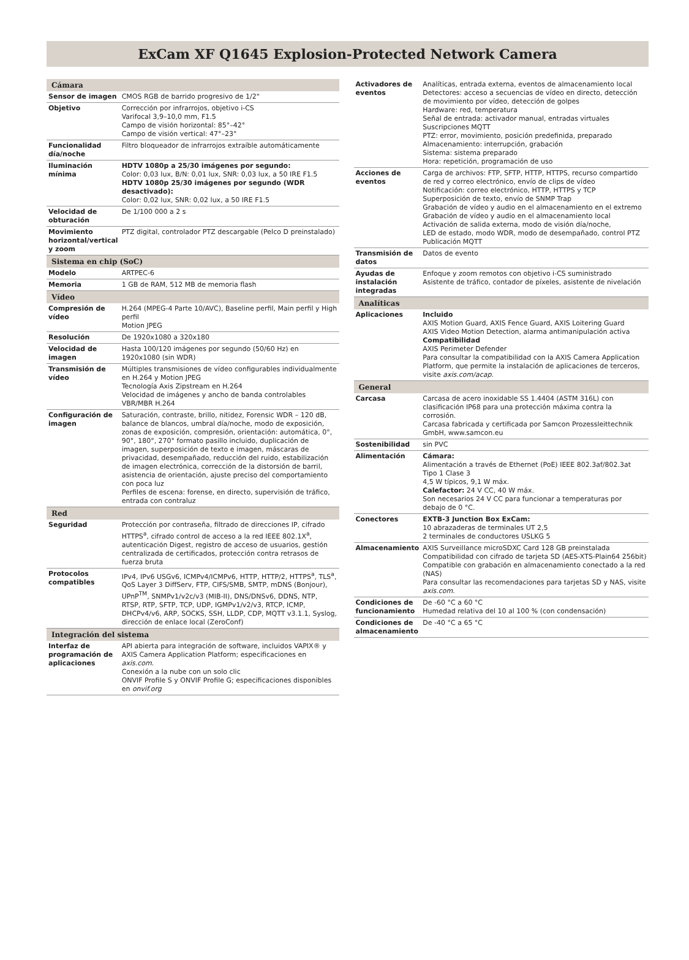ExCam XF Q1645 Explosion-Protected Network Camera
| Cámara | |
| Sensor de imagen | CMOS RGB de barrido progresivo de 1/2" |
| Objetivo | Corrección por infrarrojos, objetivo i-CS Varifocal 3,9–10,0 mm, F1.5 Campo de visión horizontal: 85°–42° Campo de visión vertical: 47°–23° |
| Funcionalidad día/noche | Filtro bloqueador de infrarrojos extraíble automáticamente |
| Iluminación mínima | HDTV 1080p a 25/30 imágenes por segundo: Color: 0,03 lux, B/N: 0,01 lux, SNR: 0,03 lux, a 50 IRE F1.5 HDTV 1080p 25/30 imágenes por segundo (WDR desactivado): Color: 0,02 lux, SNR: 0,02 lux, a 50 IRE F1.5 |
| Velocidad de obturación | De 1/100 000 a 2 s |
| Movimiento horizontal/vertical y zoom | PTZ digital, controlador PTZ descargable (Pelco D preinstalado) |
| Sistema en chip (SoC) | |
| Modelo | ARTPEC-6 |
| Memoria | 1 GB de RAM, 512 MB de memoria flash |
| Vídeo | |
| Compresión de vídeo | H.264 (MPEG-4 Parte 10/AVC), Baseline perfil, Main perfil y High perfil Motion JPEG |
| Resolución | De 1920x1080 a 320x180 |
| Velocidad de imagen | Hasta 100/120 imágenes por segundo (50/60 Hz) en 1920x1080 (sin WDR) |
| Transmisión de vídeo | Múltiples transmisiones de vídeo configurables individualmente en H.264 y Motion JPEG Tecnología Axis Zipstream en H.264 Velocidad de imágenes y ancho de banda controlables VBR/MBR H.264 |
| Configuración de imagen | Saturación, contraste, brillo, nitidez, Forensic WDR – 120 dB, balance de blancos, umbral día/noche, modo de exposición, zonas de exposición, compresión, orientación: automática, 0°, 90°, 180°, 270° formato pasillo incluido, duplicación de imagen, superposición de texto e imagen, máscaras de privacidad, desempañado, reducción del ruido, estabilización de imagen electrónica, corrección de la distorsión de barril, asistencia de orientación, ajuste preciso del comportamiento con poca luz Perfiles de escena: forense, en directo, supervisión de tráfico, entrada con contraluz |
| Red | |
| Seguridad | Protección por contraseña, filtrado de direcciones IP, cifrado HTTPS<sup>a</sup>, cifrado control de acceso a la red IEEE 802.1X<sup>a</sup>, autenticación Digest, registro de acceso de usuarios, gestión centralizada de certificados, protección contra retrasos de fuerza bruta |
| Protocolos compatibles | IPv4, IPv6 USGv6, ICMPv4/ICMPv6, HTTP, HTTP/2, HTTPS<sup>a</sup>, TLS<sup>a</sup>, QoS Layer 3 DiffServ, FTP, CIFS/SMB, SMTP, mDNS (Bonjour), UPnP<sup>TM</sup>, SNMPv1/v2c/v3 (MIB-II), DNS/DNSv6, DDNS, NTP, RTSP, RTP, SFTP, TCP, UDP, IGMPv1/v2/v3, RTCP, ICMP, DHCPv4/v6, ARP, SOCKS, SSH, LLDP, CDP, MQTT v3.1.1, Syslog, dirección de enlace local (ZeroConf) |
| Integración del sistema | |
| Interfaz de programación de aplicaciones | API abierta para integración de software, incluidos VAPIX® y AXIS Camera Application Platform; especificaciones en axis.com . Conexión a la nube con un solo clic ONVIF Profile S y ONVIF Profile G; especificaciones disponibles en onvif.org |
| Activadores de eventos | Analíticas, entrada externa, eventos de almacenamiento local Detectores: acceso a secuencias de vídeo en directo, detección de movimiento por vídeo, detección de golpes Hardware: red, temperatura Señal de entrada: activador manual, entradas virtuales Suscripciones MQTT PTZ: error, movimiento, posición predefinida, preparado Almacenamiento: interrupción, grabación Sistema: sistema preparado Hora: repetición, programación de uso |
| Acciones de eventos | Carga de archivos: FTP, SFTP, HTTP, HTTPS, recurso compartido de red y correo electrónico, envío de clips de vídeo Notificación: correo electrónico, HTTP, HTTPS y TCP Superposición de texto, envío de SNMP Trap Grabación de vídeo y audio en el almacenamiento en el extremo Grabación de vídeo y audio en el almacenamiento local Activación de salida externa, modo de visión día/noche, LED de estado, modo WDR, modo de desempañado, control PTZ Publicación MQTT |
| Transmisión de datos | Datos de evento |
| Ayudas de instalación integradas | Enfoque y zoom remotos con objetivo i-CS suministrado Asistente de tráfico, contador de píxeles, asistente de nivelación |
| Analíticas | |
| Aplicaciones | Incluido AXIS Motion Guard, AXIS Fence Guard, AXIS Loitering Guard AXIS Video Motion Detection, alarma antimanipulación activa Compatibilidad AXIS Perimeter Defender Para consultar la compatibilidad con la AXIS Camera Application Platform, que permite la instalación de aplicaciones de terceros, visite axis.com/acap . |
| General | |
| Carcasa | Carcasa de acero inoxidable SS 1.4404 (ASTM 316L) con clasificación IP68 para una protección máxima contra la corrosión. Carcasa fabricada y certificada por Samcon Prozessleittechnik GmbH, www.samcon.eu |
| Sostenibilidad | sin PVC |
| Alimentación | Cámara: Alimentación a través de Ethernet (PoE) IEEE 802.3af/802.3at Tipo 1 Clase 3 4,5 W típicos, 9,1 W máx. Calefactor: 24 V CC, 40 W máx. Son necesarios 24 V CC para funcionar a temperaturas por debajo de 0 °C. |
| Conectores | EXTB-3 Junction Box ExCam: 10 abrazaderas de terminales UT 2,5 2 terminales de conductores USLKG 5 |
| Almacenamiento | AXIS Surveillance microSDXC Card 128 GB preinstalada Compatibilidad con cifrado de tarjeta SD (AES-XTS-Plain64 256bit) Compatible con grabación en almacenamiento conectado a la red (NAS) Para consultar las recomendaciones para tarjetas SD y NAS, visite axis.com . |
| Condiciones de funcionamiento | De -60 °C a 60 °C Humedad relativa del 10 al 100 % (con condensación) |
| Condiciones de almacenamiento | De -40 °C a 65 °C |